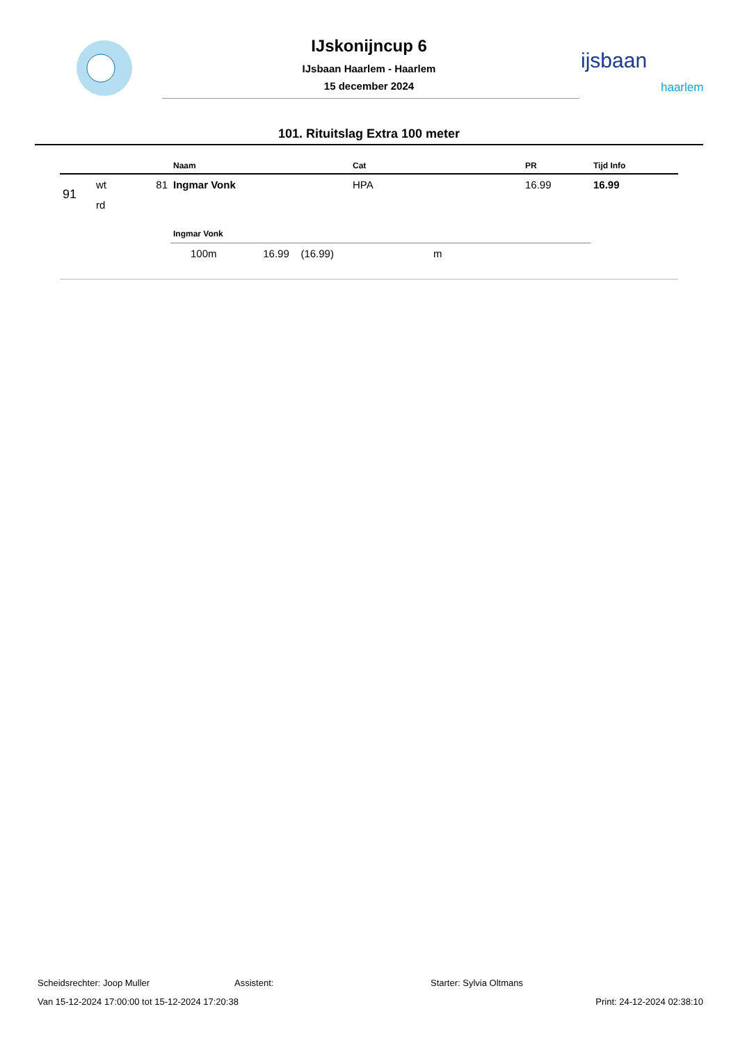IJskonijncup 6
IJsbaan Haarlem - Haarlem
15 december 2024
ijsbaan
haarlem
101. Rituitslag Extra 100 meter
| | | | Naam | Cat | PR | Tijd Info |
| --- | --- | --- | --- | --- | --- | --- |
| 91 | wt | 81 | Ingmar Vonk | HPA | 16.99 | 16.99 |
| | rd | | | | | |
| | | | Ingmar Vonk | | | |
| | | | 100m 16.99 (16.99) | m | | |
Scheidsrechter: Joop Muller Assistent: Starter: Sylvia Oltmans
Van 15-12-2024 17:00:00 tot 15-12-2024 17:20:38 Print: 24-12-2024 02:38:10